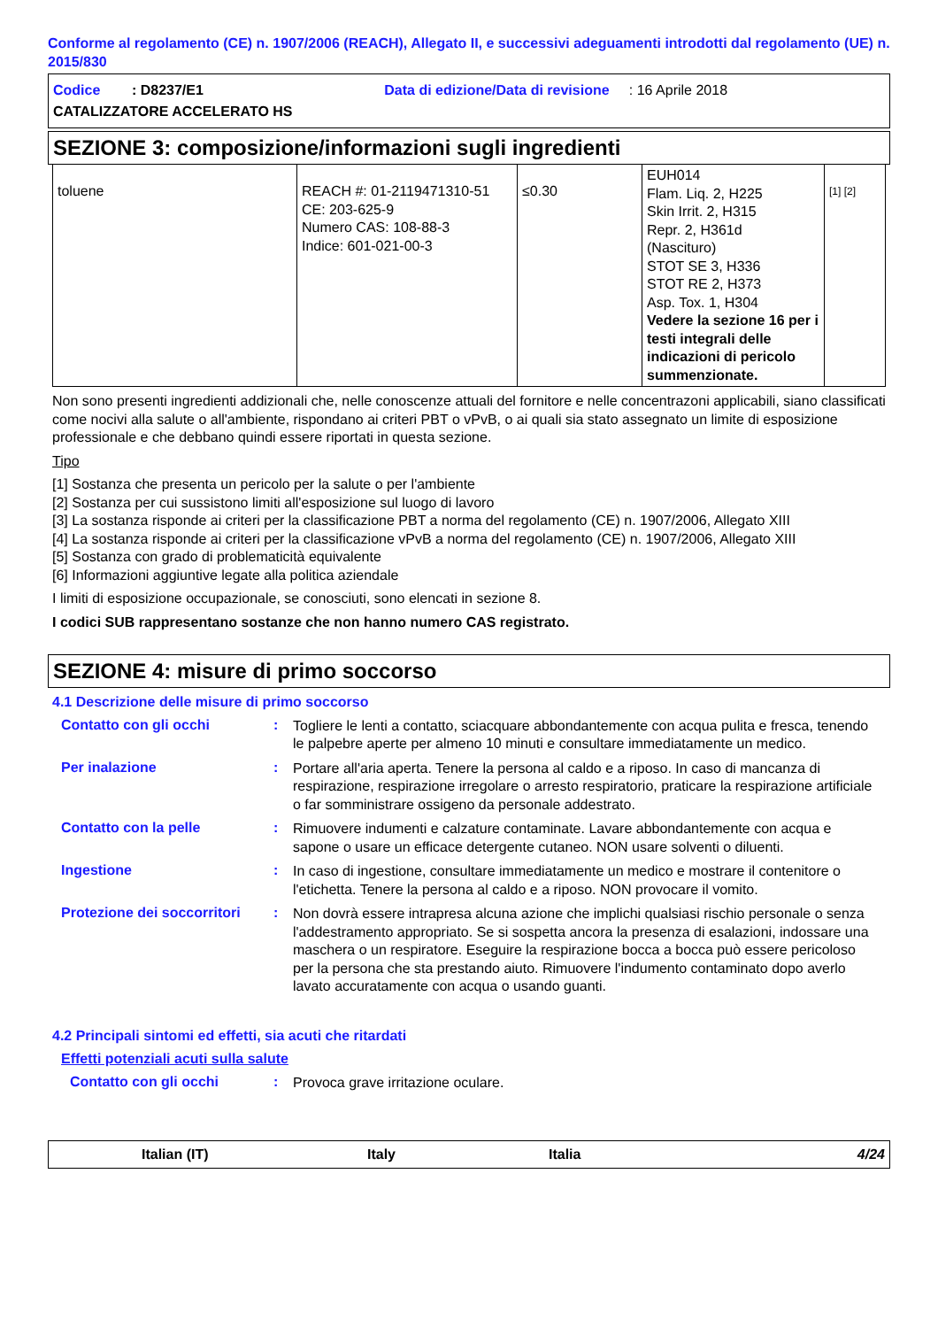Conforme al regolamento (CE) n. 1907/2006 (REACH), Allegato II, e successivi adeguamenti introdotti dal regolamento (UE) n. 2015/830
Codice : D8237/E1 Data di edizione/Data di revisione : 16 Aprile 2018
CATALIZZATORE ACCELERATO HS
SEZIONE 3: composizione/informazioni sugli ingredienti
| toluene | REACH #: 01-2119471310-51 CE: 203-625-9 Numero CAS: 108-88-3 Indice: 601-021-00-3 | ≤0.30 | EUH014 Flam. Liq. 2, H225 Skin Irrit. 2, H315 Repr. 2, H361d (Nascituro) STOT SE 3, H336 STOT RE 2, H373 Asp. Tox. 1, H304 Vedere la sezione 16 per i testi integrali delle indicazioni di pericolo summenzionate. | [1] [2] |
Non sono presenti ingredienti addizionali che, nelle conoscenze attuali del fornitore e nelle concentrazoni applicabili, siano classificati come nocivi alla salute o all'ambiente, rispondano ai criteri PBT o vPvB, o ai quali sia stato assegnato un limite di esposizione professionale e che debbano quindi essere riportati in questa sezione.
Tipo
[1] Sostanza che presenta un pericolo per la salute o per l'ambiente
[2] Sostanza per cui sussistono limiti all'esposizione sul luogo di lavoro
[3] La sostanza risponde ai criteri per la classificazione PBT a norma del regolamento (CE) n. 1907/2006, Allegato XIII
[4] La sostanza risponde ai criteri per la classificazione vPvB a norma del regolamento (CE) n. 1907/2006, Allegato XIII
[5] Sostanza con grado di problematicità equivalente
[6] Informazioni aggiuntive legate alla politica aziendale
I limiti di esposizione occupazionale, se conosciuti, sono elencati in sezione 8.
I codici SUB rappresentano sostanze che non hanno numero CAS registrato.
SEZIONE 4: misure di primo soccorso
4.1 Descrizione delle misure di primo soccorso
Contatto con gli occhi :
Togliere le lenti a contatto, sciacquare abbondantemente con acqua pulita e fresca, tenendo le palpebre aperte per almeno 10 minuti e consultare immediatamente un medico.
Per inalazione :
Portare all'aria aperta. Tenere la persona al caldo e a riposo. In caso di mancanza di respirazione, respirazione irregolare o arresto respiratorio, praticare la respirazione artificiale o far somministrare ossigeno da personale addestrato.
Contatto con la pelle :
Rimuovere indumenti e calzature contaminate. Lavare abbondantemente con acqua e sapone o usare un efficace detergente cutaneo. NON usare solventi o diluenti.
Ingestione :
In caso di ingestione, consultare immediatamente un medico e mostrare il contenitore o l'etichetta. Tenere la persona al caldo e a riposo. NON provocare il vomito.
Protezione dei soccorritori
:
Non dovrà essere intrapresa alcuna azione che implichi qualsiasi rischio personale o senza l'addestramento appropriato. Se si sospetta ancora la presenza di esalazioni, indossare una maschera o un respiratore. Eseguire la respirazione bocca a bocca può essere pericoloso per la persona che sta prestando aiuto. Rimuovere l'indumento contaminato dopo averlo lavato accuratamente con acqua o usando guanti.
4.2 Principali sintomi ed effetti, sia acuti che ritardati
Effetti potenziali acuti sulla salute
Contatto con gli occhi :
Provoca grave irritazione oculare.
Italian (IT) Italy Italia 4/24